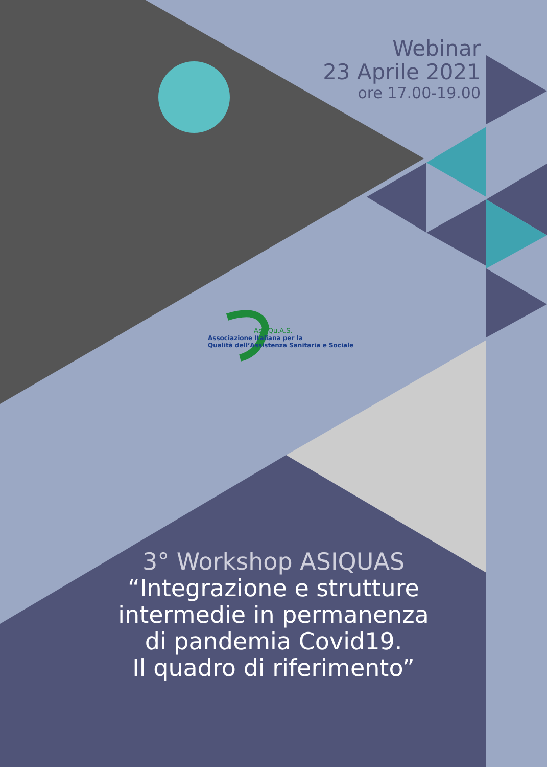Webinar
23 Aprile 2021
ore 17.00-19.00
As.I.Qu.A.S.
Associazione Italiana per la
Qualità dell’Assistenza Sanitaria e Sociale
3° Workshop ASIQUAS
“Integrazione e strutture
intermedie in permanenza
di pandemia Covid19.
Il quadro di riferimento”